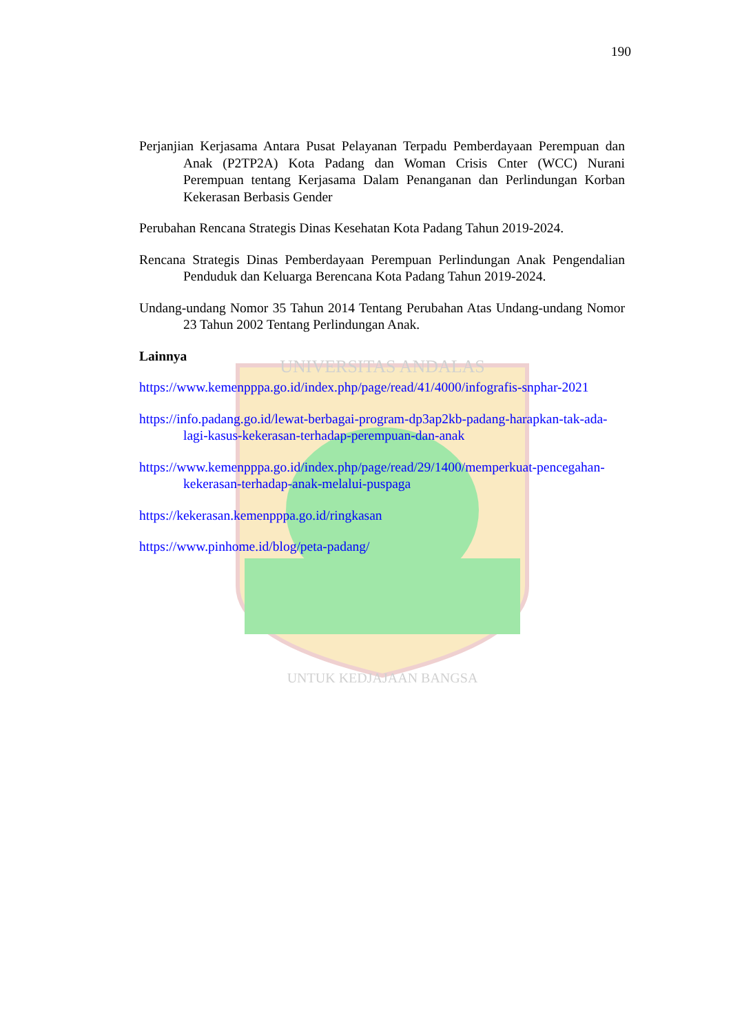UNIVERSITAS ANDALAS
UNTUK KEDJAJAAN BANGSA
190
Perjanjian Kerjasama Antara Pusat Pelayanan Terpadu Pemberdayaan Perempuan dan Anak (P2TP2A) Kota Padang dan Woman Crisis Cnter (WCC) Nurani Perempuan tentang Kerjasama Dalam Penanganan dan Perlindungan Korban Kekerasan Berbasis Gender
Perubahan Rencana Strategis Dinas Kesehatan Kota Padang Tahun 2019-2024.
Rencana Strategis Dinas Pemberdayaan Perempuan Perlindungan Anak Pengendalian Penduduk dan Keluarga Berencana Kota Padang Tahun 2019-2024.
Undang-undang Nomor 35 Tahun 2014 Tentang Perubahan Atas Undang-undang Nomor 23 Tahun 2002 Tentang Perlindungan Anak.
Lainnya
https://www.kemenpppa.go.id/index.php/page/read/41/4000/infografis-snphar-2021
https://info.padang.go.id/lewat-berbagai-program-dp3ap2kb-padang-harapkan-tak-ada-lagi-kasus-kekerasan-terhadap-perempuan-dan-anak
https://www.kemenpppa.go.id/index.php/page/read/29/1400/memperkuat-pencegahan-kekerasan-terhadap-anak-melalui-puspaga
https://kekerasan.kemenpppa.go.id/ringkasan
https://www.pinhome.id/blog/peta-padang/